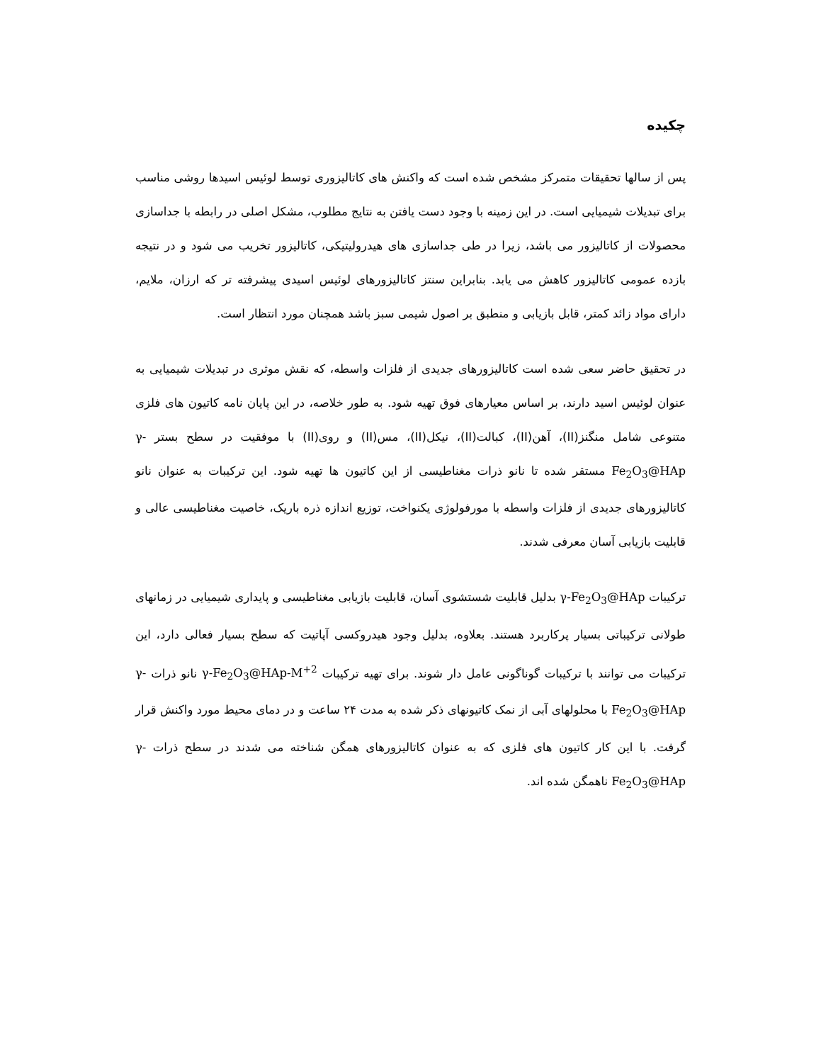چکیده
پس از سالها تحقیقات متمرکز مشخص شده است که واکنش های کاتالیزوری توسط لوئیس اسیدها روشی مناسب برای تبدیلات شیمیایی است. در این زمینه با وجود دست یافتن به نتایج مطلوب، مشکل اصلی در رابطه با جداسازی محصولات از کاتالیزور می باشد، زیرا در طی جداسازی های هیدرولیتیکی، کاتالیزور تخریب می شود و در نتیجه بازده عمومی کاتالیزور کاهش می یابد. بنابراین سنتز کاتالیزورهای لوئیس اسیدی پیشرفته تر که ارزان، ملایم، دارای مواد زائد کمتر، قابل بازیابی و منطبق بر اصول شیمی سبز باشد همچنان مورد انتظار است.
در تحقیق حاضر سعی شده است کاتالیزورهای جدیدی از فلزات واسطه، که نقش موثری در تبدیلات شیمیایی به عنوان لوئیس اسید دارند، بر اساس معیارهای فوق تهیه شود. به طور خلاصه، در این پایان نامه کاتیون های فلزی متنوعی شامل منگنز(II)، آهن(II)، کبالت(II)، نیکل(II)، مس(II) و روی(II) با موفقیت در سطح بستر γ-Fe<sub>2</sub>O<sub>3</sub>@HAp مستقر شده تا نانو ذرات مغناطیسی از این کاتیون ها تهیه شود. این ترکیبات به عنوان نانو کاتالیزورهای جدیدی از فلزات واسطه با مورفولوژی یکنواخت، توزیع اندازه ذره باریک، خاصیت مغناطیسی عالی و قابلیت بازیابی آسان معرفی شدند.
ترکیبات γ-Fe<sub>2</sub>O<sub>3</sub>@HAp بدلیل قابلیت شستشوی آسان، قابلیت بازیابی مغناطیسی و پایداری شیمیایی در زمانهای طولانی ترکیباتی بسیار پرکاربرد هستند. بعلاوه، بدلیل وجود هیدروکسی آپاتیت که سطح بسیار فعالی دارد، این ترکیبات می توانند با ترکیبات گوناگونی عامل دار شوند. برای تهیه ترکیبات γ-Fe<sub>2</sub>O<sub>3</sub>@HAp-M<sup>+2</sup> نانو ذرات γ-Fe<sub>2</sub>O<sub>3</sub>@HAp با محلولهای آبی از نمک کاتیونهای ذکر شده به مدت ۲۴ ساعت و در دمای محیط مورد واکنش قرار گرفت. با این کار کاتیون های فلزی که به عنوان کاتالیزورهای همگن شناخته می شدند در سطح ذرات γ-Fe<sub>2</sub>O<sub>3</sub>@HAp ناهمگن شده اند.